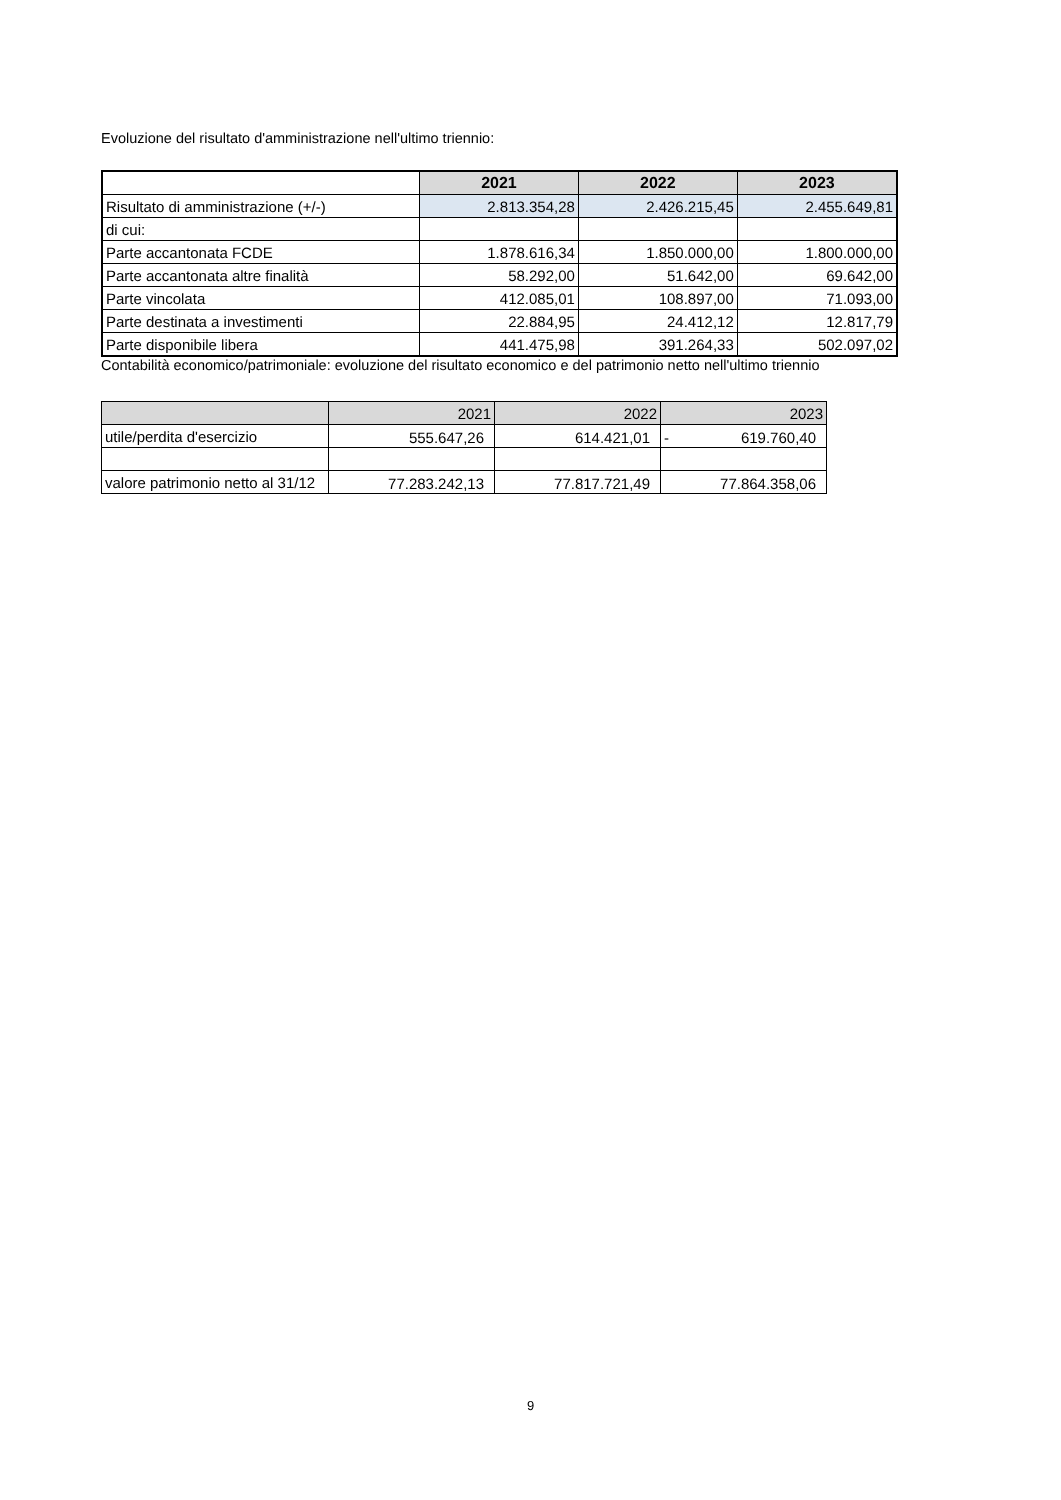Evoluzione del risultato d'amministrazione nell'ultimo triennio:
| | 2021 | 2022 | 2023 |
| --- | --- | --- | --- |
| Risultato di amministrazione (+/-) | 2.813.354,28 | 2.426.215,45 | 2.455.649,81 |
| di cui: | | | |
| Parte accantonata FCDE | 1.878.616,34 | 1.850.000,00 | 1.800.000,00 |
| Parte accantonata altre finalità | 58.292,00 | 51.642,00 | 69.642,00 |
| Parte vincolata | 412.085,01 | 108.897,00 | 71.093,00 |
| Parte destinata a investimenti | 22.884,95 | 24.412,12 | 12.817,79 |
| Parte disponibile libera | 441.475,98 | 391.264,33 | 502.097,02 |
Contabilità economico/patrimoniale: evoluzione del risultato economico e del patrimonio netto nell'ultimo triennio
| | 2021 | 2022 | 2023 |
| --- | --- | --- | --- |
| utile/perdita d'esercizio | 555.647,26 | 614.421,01 | - 619.760,40 |
| valore patrimonio netto al 31/12 | 77.283.242,13 | 77.817.721,49 | 77.864.358,06 |
9